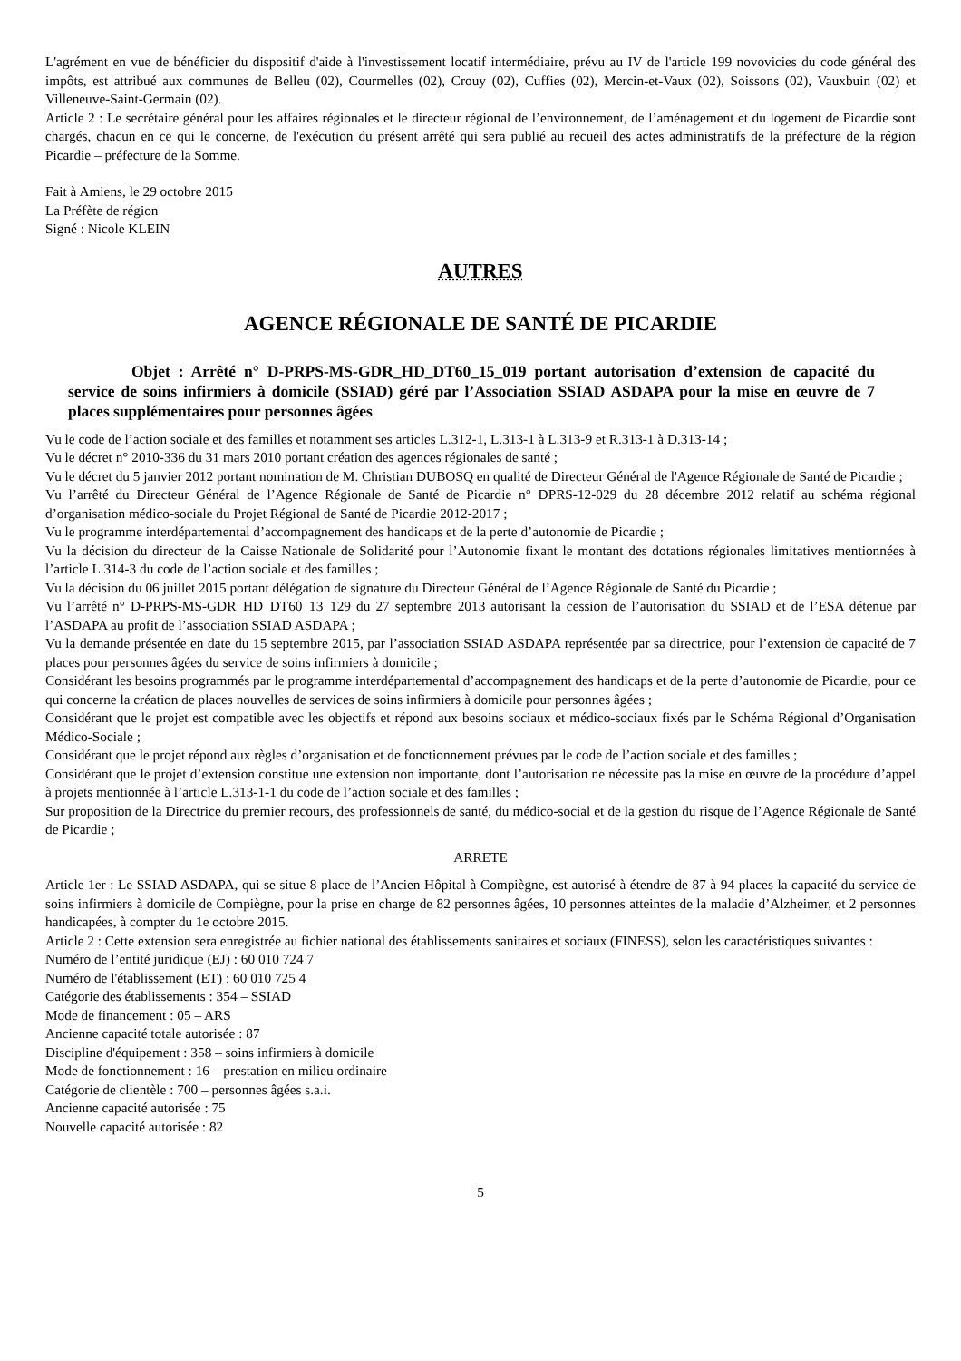L'agrément en vue de bénéficier du dispositif d'aide à l'investissement locatif intermédiaire, prévu au IV de l'article 199 novovicies du code général des impôts, est attribué aux communes de Belleu (02), Courmelles (02), Crouy (02), Cuffies (02), Mercin-et-Vaux (02), Soissons (02), Vauxbuin (02) et Villeneuve-Saint-Germain (02).
Article 2 : Le secrétaire général pour les affaires régionales et le directeur régional de l’environnement, de l’aménagement et du logement de Picardie sont chargés, chacun en ce qui le concerne, de l'exécution du présent arrêté qui sera publié au recueil des actes administratifs de la préfecture de la région Picardie – préfecture de la Somme.
Fait à Amiens, le 29 octobre 2015
La Préfète de région
Signé : Nicole KLEIN
AUTRES
AGENCE RÉGIONALE DE SANTÉ DE PICARDIE
Objet : Arrêté n° D-PRPS-MS-GDR_HD_DT60_15_019 portant autorisation d’extension de capacité du service de soins infirmiers à domicile (SSIAD) géré par l’Association SSIAD ASDAPA pour la mise en œuvre de 7 places supplémentaires pour personnes âgées
Vu le code de l’action sociale et des familles et notamment ses articles L.312-1, L.313-1 à L.313-9 et R.313-1 à D.313-14 ;
Vu le décret n° 2010-336 du 31 mars 2010 portant création des agences régionales de santé ;
Vu le décret du 5 janvier 2012 portant nomination de M. Christian DUBOSQ en qualité de Directeur Général de l'Agence Régionale de Santé de Picardie ;
Vu l’arrêté du Directeur Général de l’Agence Régionale de Santé de Picardie n° DPRS-12-029 du 28 décembre 2012 relatif au schéma régional d’organisation médico-sociale du Projet Régional de Santé de Picardie 2012-2017 ;
Vu le programme interdépartemental d’accompagnement des handicaps et de la perte d’autonomie de Picardie ;
Vu la décision du directeur de la Caisse Nationale de Solidarité pour l’Autonomie fixant le montant des dotations régionales limitatives mentionnées à l’article L.314-3 du code de l’action sociale et des familles ;
Vu la décision du 06 juillet 2015 portant délégation de signature du Directeur Général de l’Agence Régionale de Santé du Picardie ;
Vu l’arrêté n° D-PRPS-MS-GDR_HD_DT60_13_129 du 27 septembre 2013 autorisant la cession de l’autorisation du SSIAD et de l’ESA détenue par l’ASDAPA au profit de l’association SSIAD ASDAPA ;
Vu la demande présentée en date du 15 septembre 2015, par l’association SSIAD ASDAPA représentée par sa directrice, pour l’extension de capacité de 7 places pour personnes âgées du service de soins infirmiers à domicile ;
Considérant les besoins programmés par le programme interdépartemental d’accompagnement des handicaps et de la perte d’autonomie de Picardie, pour ce qui concerne la création de places nouvelles de services de soins infirmiers à domicile pour personnes âgées ;
Considérant que le projet est compatible avec les objectifs et répond aux besoins sociaux et médico-sociaux fixés par le Schéma Régional d’Organisation Médico-Sociale ;
Considérant que le projet répond aux règles d’organisation et de fonctionnement prévues par le code de l’action sociale et des familles ;
Considérant que le projet d’extension constitue une extension non importante, dont l’autorisation ne nécessite pas la mise en œuvre de la procédure d’appel à projets mentionnée à l’article L.313-1-1 du code de l’action sociale et des familles ;
Sur proposition de la Directrice du premier recours, des professionnels de santé, du médico-social et de la gestion du risque de l’Agence Régionale de Santé de Picardie ;
ARRETE
Article 1er : Le SSIAD ASDAPA, qui se situe 8 place de l’Ancien Hôpital à Compiègne, est autorisé à étendre de 87 à 94 places la capacité du service de soins infirmiers à domicile de Compiègne, pour la prise en charge de 82 personnes âgées, 10 personnes atteintes de la maladie d’Alzheimer, et 2 personnes handicapées, à compter du 1e octobre 2015.
Article 2 : Cette extension sera enregistrée au fichier national des établissements sanitaires et sociaux (FINESS), selon les caractéristiques suivantes :
Numéro de l’entité juridique (EJ) : 60 010 724 7
Numéro de l'établissement (ET) : 60 010 725 4
Catégorie des établissements : 354 – SSIAD
Mode de financement : 05 – ARS
Ancienne capacité totale autorisée : 87
Discipline d'équipement : 358 – soins infirmiers à domicile
Mode de fonctionnement : 16 – prestation en milieu ordinaire
Catégorie de clientèle : 700 – personnes âgées s.a.i.
Ancienne capacité autorisée : 75
Nouvelle capacité autorisée : 82
5